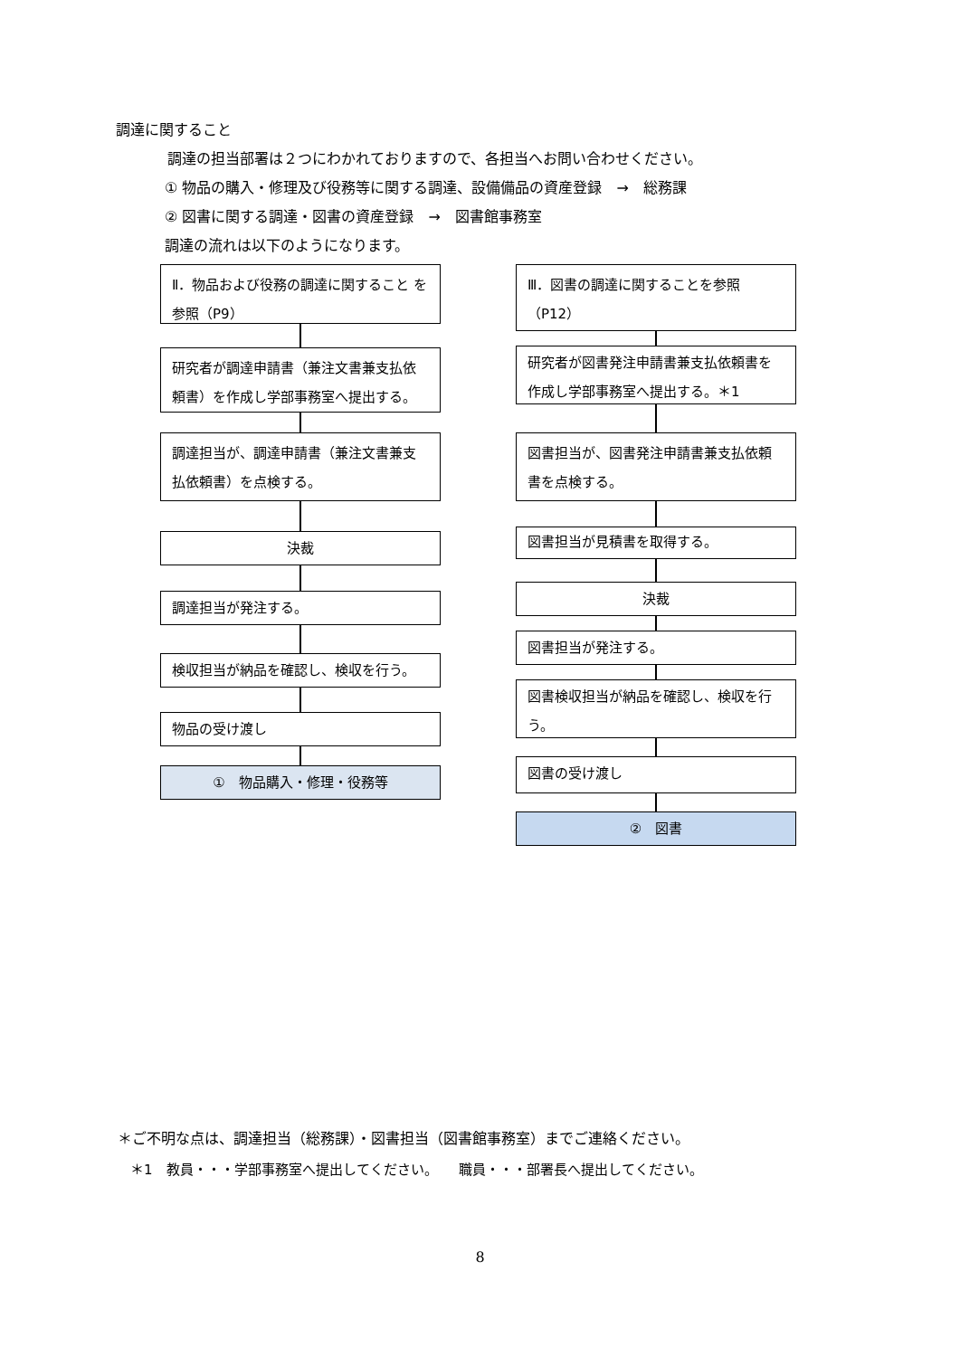調達に関すること
調達の担当部署は２つにわかれておりますので、各担当へお問い合わせください。
① 物品の購入・修理及び役務等に関する調達、設備備品の資産登録　→　総務課
② 図書に関する調達・図書の資産登録　→　図書館事務室
調達の流れは以下のようになります。
Ⅱ．物品および役務の調達に関すること を参照（P9）
研究者が調達申請書（兼注文書兼支払依頼書）を作成し学部事務室へ提出する。
調達担当が、調達申請書（兼注文書兼支払依頼書）を点検する。
決裁
調達担当が発注する。
検収担当が納品を確認し、検収を行う。
物品の受け渡し
①　物品購入・修理・役務等
Ⅲ．図書の調達に関することを参照（P12）
研究者が図書発注申請書兼支払依頼書を作成し学部事務室へ提出する。＊1
図書担当が、図書発注申請書兼支払依頼書を点検する。
図書担当が見積書を取得する。
決裁
図書担当が発注する。
図書検収担当が納品を確認し、検収を行う。
図書の受け渡し
②　図書
＊ご不明な点は、調達担当（総務課）・図書担当（図書館事務室）までご連絡ください。
＊1　教員・・・学部事務室へ提出してください。　　職員・・・部署長へ提出してください。
8